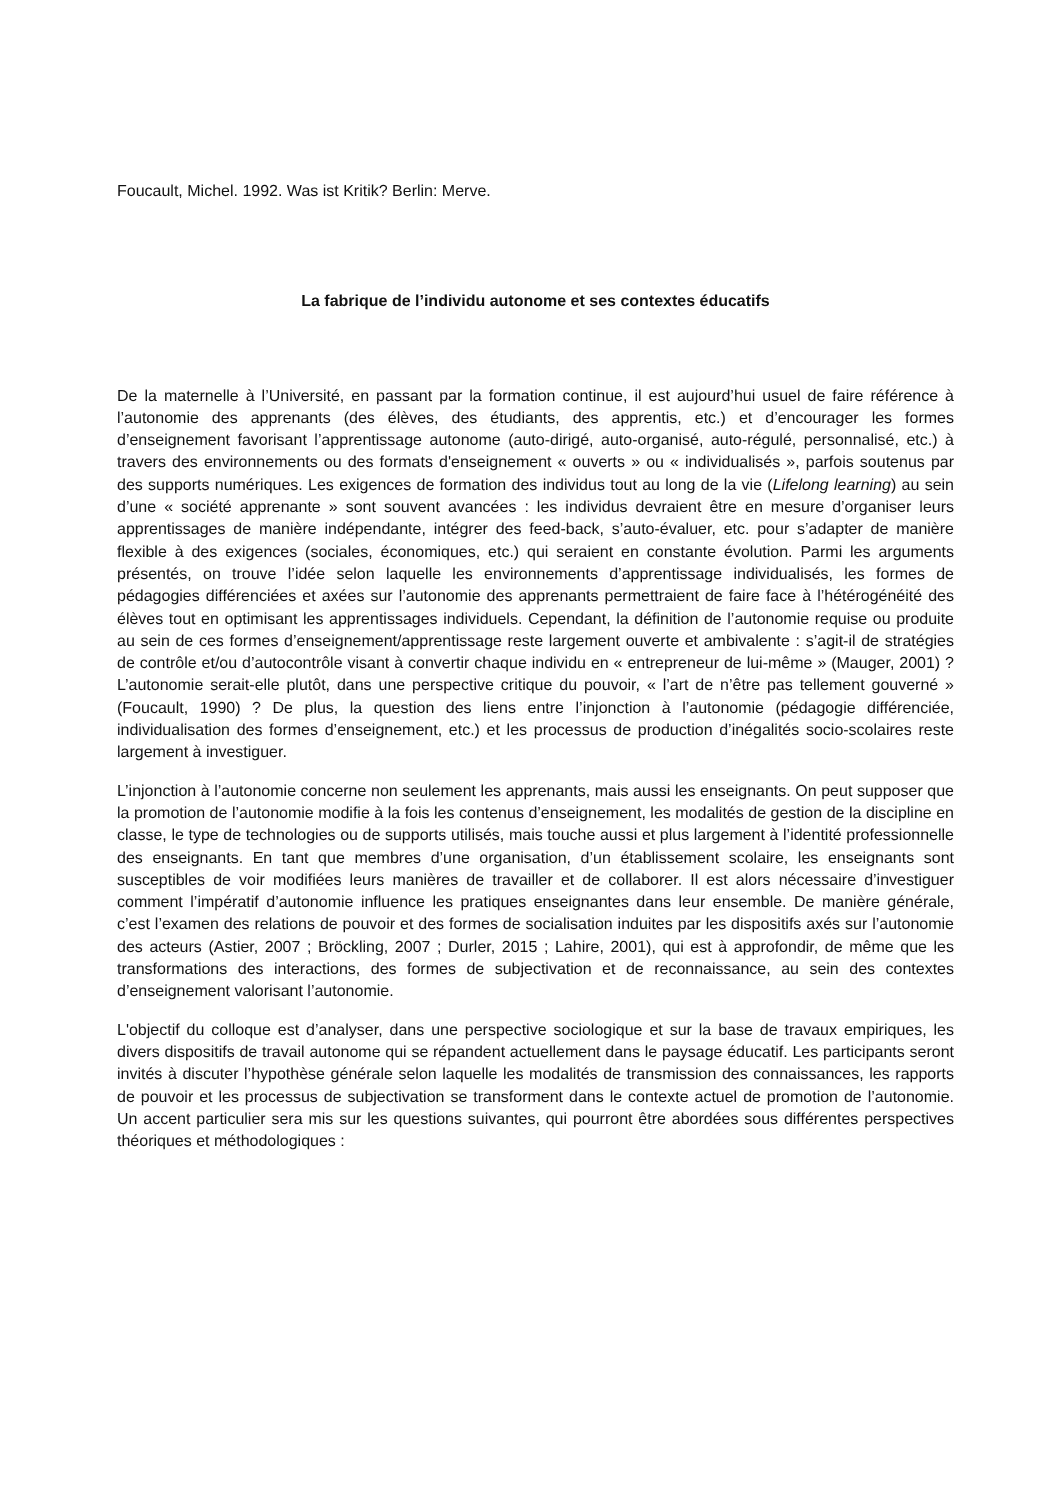Foucault, Michel. 1992. Was ist Kritik? Berlin: Merve.
La fabrique de l’individu autonome et ses contextes éducatifs
De la maternelle à l’Université, en passant par la formation continue, il est aujourd’hui usuel de faire référence à l’autonomie des apprenants (des élèves, des étudiants, des apprentis, etc.) et d’encourager les formes d’enseignement favorisant l’apprentissage autonome (auto-dirigé, auto-organisé, auto-régulé, personnalisé, etc.) à travers des environnements ou des formats d'enseignement « ouverts » ou « individualisés », parfois soutenus par des supports numériques. Les exigences de formation des individus tout au long de la vie (Lifelong learning) au sein d’une « société apprenante » sont souvent avancées : les individus devraient être en mesure d’organiser leurs apprentissages de manière indépendante, intégrer des feed-back, s’auto-évaluer, etc. pour s’adapter de manière flexible à des exigences (sociales, économiques, etc.) qui seraient en constante évolution. Parmi les arguments présentés, on trouve l’idée selon laquelle les environnements d’apprentissage individualisés, les formes de pédagogies différenciées et axées sur l’autonomie des apprenants permettraient de faire face à l’hétérogénéité des élèves tout en optimisant les apprentissages individuels. Cependant, la définition de l’autonomie requise ou produite au sein de ces formes d’enseignement/apprentissage reste largement ouverte et ambivalente : s’agit-il de stratégies de contrôle et/ou d’autocontrôle visant à convertir chaque individu en « entrepreneur de lui-même » (Mauger, 2001) ? L’autonomie serait-elle plutôt, dans une perspective critique du pouvoir, « l’art de n’être pas tellement gouverné » (Foucault, 1990) ? De plus, la question des liens entre l’injonction à l’autonomie (pédagogie différenciée, individualisation des formes d’enseignement, etc.) et les processus de production d’inégalités socio-scolaires reste largement à investiguer.
L’injonction à l’autonomie concerne non seulement les apprenants, mais aussi les enseignants. On peut supposer que la promotion de l’autonomie modifie à la fois les contenus d’enseignement, les modalités de gestion de la discipline en classe, le type de technologies ou de supports utilisés, mais touche aussi et plus largement à l’identité professionnelle des enseignants. En tant que membres d’une organisation, d’un établissement scolaire, les enseignants sont susceptibles de voir modifiées leurs manières de travailler et de collaborer. Il est alors nécessaire d’investiguer comment l’impératif d’autonomie influence les pratiques enseignantes dans leur ensemble. De manière générale, c’est l’examen des relations de pouvoir et des formes de socialisation induites par les dispositifs axés sur l’autonomie des acteurs (Astier, 2007 ; Bröckling, 2007 ; Durler, 2015 ; Lahire, 2001), qui est à approfondir, de même que les transformations des interactions, des formes de subjectivation et de reconnaissance, au sein des contextes d’enseignement valorisant l’autonomie.
L'objectif du colloque est d’analyser, dans une perspective sociologique et sur la base de travaux empiriques, les divers dispositifs de travail autonome qui se répandent actuellement dans le paysage éducatif. Les participants seront invités à discuter l’hypothèse générale selon laquelle les modalités de transmission des connaissances, les rapports de pouvoir et les processus de subjectivation se transforment dans le contexte actuel de promotion de l’autonomie. Un accent particulier sera mis sur les questions suivantes, qui pourront être abordées sous différentes perspectives théoriques et méthodologiques :